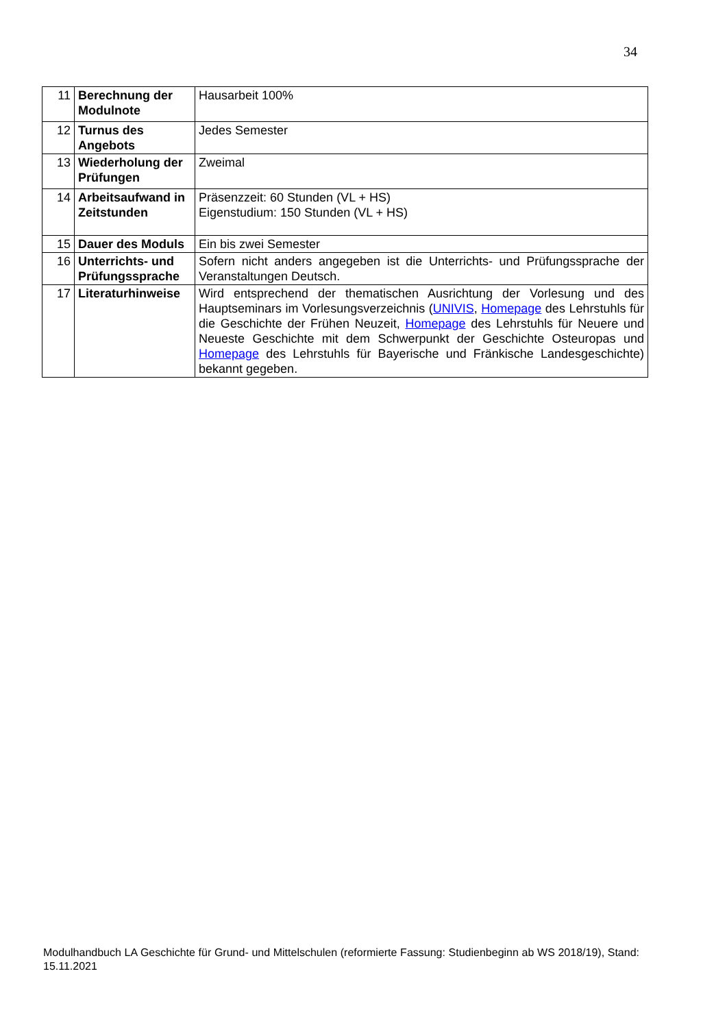34
| 11 | Berechnung der Modulnote | Hausarbeit 100% |
| 12 | Turnus des Angebots | Jedes Semester |
| 13 | Wiederholung der Prüfungen | Zweimal |
| 14 | Arbeitsaufwand in Zeitstunden | Präsenzzeit: 60 Stunden (VL + HS) Eigenstudium: 150 Stunden (VL + HS) |
| 15 | Dauer des Moduls | Ein bis zwei Semester |
| 16 | Unterrichts- und Prüfungssprache | Sofern nicht anders angegeben ist die Unterrichts- und Prüfungssprache der Veranstaltungen Deutsch. |
| 17 | Literaturhinweise | Wird entsprechend der thematischen Ausrichtung der Vorlesung und des Hauptseminars im Vorlesungsverzeichnis ( UNIVIS , Homepage des Lehrstuhls für die Geschichte der Frühen Neuzeit, Homepage des Lehrstuhls für Neuere und Neueste Geschichte mit dem Schwerpunkt der Geschichte Osteuropas und Homepage des Lehrstuhls für Bayerische und Fränkische Landesgeschichte) bekannt gegeben. |
Modulhandbuch LA Geschichte für Grund- und Mittelschulen (reformierte Fassung: Studienbeginn ab WS 2018/19), Stand: 15.11.2021